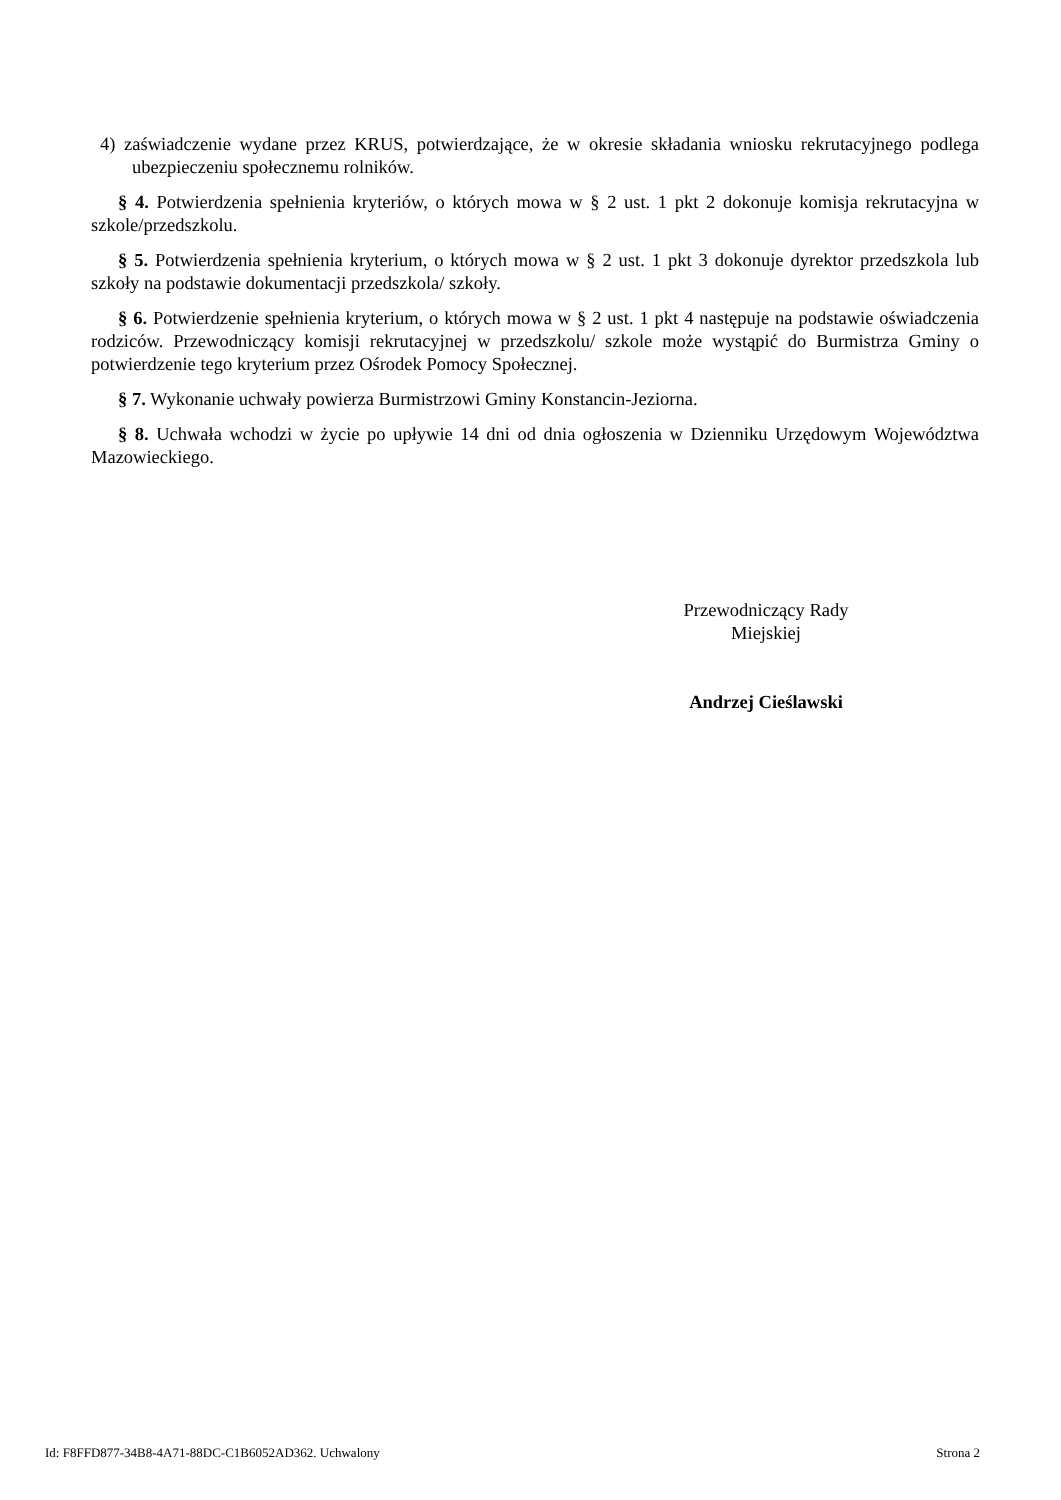4) zaświadczenie wydane przez KRUS, potwierdzające, że w okresie składania wniosku rekrutacyjnego podlega ubezpieczeniu społecznemu rolników.
§ 4. Potwierdzenia spełnienia kryteriów, o których mowa w § 2 ust. 1 pkt 2 dokonuje komisja rekrutacyjna w szkole/przedszkolu.
§ 5. Potwierdzenia spełnienia kryterium, o których mowa w § 2 ust. 1 pkt 3 dokonuje dyrektor przedszkola lub szkoły na podstawie dokumentacji przedszkola/ szkoły.
§ 6. Potwierdzenie spełnienia kryterium, o których mowa w § 2 ust. 1 pkt 4 następuje na podstawie oświadczenia rodziców. Przewodniczący komisji rekrutacyjnej w przedszkolu/ szkole może wystąpić do Burmistrza Gminy o potwierdzenie tego kryterium przez Ośrodek Pomocy Społecznej.
§ 7. Wykonanie uchwały powierza Burmistrzowi Gminy Konstancin-Jeziorna.
§ 8. Uchwała wchodzi w życie po upływie 14 dni od dnia ogłoszenia w Dzienniku Urzędowym Województwa Mazowieckiego.
Przewodniczący Rady
Miejskiej
Andrzej Cieślawski
Id: F8FFD877-34B8-4A71-88DC-C1B6052AD362. Uchwalony Strona 2